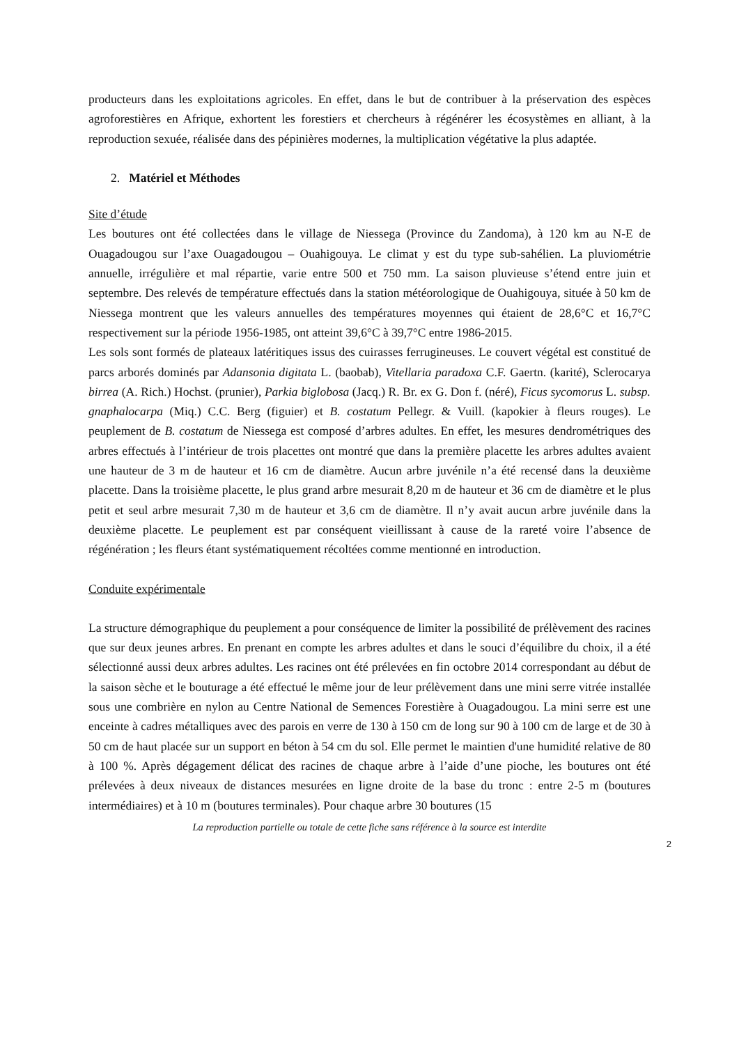producteurs dans les exploitations agricoles. En effet, dans le but de contribuer à la préservation des espèces agroforestières en Afrique, exhortent les forestiers et chercheurs à régénérer les écosystèmes en alliant, à la reproduction sexuée, réalisée dans des pépinières modernes, la multiplication végétative la plus adaptée.
2. Matériel et Méthodes
Site d’étude
Les boutures ont été collectées dans le village de Niessega (Province du Zandoma), à 120 km au N-E de Ouagadougou sur l’axe Ouagadougou – Ouahigouya. Le climat y est du type sub-sahélien. La pluviométrie annuelle, irrégulière et mal répartie, varie entre 500 et 750 mm. La saison pluvieuse s’étend entre juin et septembre. Des relevés de température effectués dans la station météorologique de Ouahigouya, située à 50 km de Niessega montrent que les valeurs annuelles des températures moyennes qui étaient de 28,6°C et 16,7°C respectivement sur la période 1956-1985, ont atteint 39,6°C à 39,7°C entre 1986-2015.
Les sols sont formés de plateaux latéritiques issus des cuirasses ferrugineuses. Le couvert végétal est constitué de parcs arborés dominés par Adansonia digitata L. (baobab), Vitellaria paradoxa C.F. Gaertn. (karité), Sclerocarya birrea (A. Rich.) Hochst. (prunier), Parkia biglobosa (Jacq.) R. Br. ex G. Don f. (néré), Ficus sycomorus L. subsp. gnaphalocarpa (Miq.) C.C. Berg (figuier) et B. costatum Pellegr. & Vuill. (kapokier à fleurs rouges). Le peuplement de B. costatum de Niessega est composé d’arbres adultes. En effet, les mesures dendrométriques des arbres effectués à l’intérieur de trois placettes ont montré que dans la première placette les arbres adultes avaient une hauteur de 3 m de hauteur et 16 cm de diamètre. Aucun arbre juvénile n’a été recensé dans la deuxième placette. Dans la troisième placette, le plus grand arbre mesurait 8,20 m de hauteur et 36 cm de diamètre et le plus petit et seul arbre mesurait 7,30 m de hauteur et 3,6 cm de diamètre. Il n’y avait aucun arbre juvénile dans la deuxième placette. Le peuplement est par conséquent vieillissant à cause de la rareté voire l’absence de régénération ; les fleurs étant systématiquement récoltées comme mentionné en introduction.
Conduite expérimentale
La structure démographique du peuplement a pour conséquence de limiter la possibilité de prélèvement des racines que sur deux jeunes arbres. En prenant en compte les arbres adultes et dans le souci d’équilibre du choix, il a été sélectionné aussi deux arbres adultes. Les racines ont été prélevées en fin octobre 2014 correspondant au début de la saison sèche et le bouturage a été effectué le même jour de leur prélèvement dans une mini serre vitrée installée sous une combrière en nylon au Centre National de Semences Forestière à Ouagadougou. La mini serre est une enceinte à cadres métalliques avec des parois en verre de 130 à 150 cm de long sur 90 à 100 cm de large et de 30 à 50 cm de haut placée sur un support en béton à 54 cm du sol. Elle permet le maintien d'une humidité relative de 80 à 100 %. Après dégagement délicat des racines de chaque arbre à l’aide d’une pioche, les boutures ont été prélevées à deux niveaux de distances mesurées en ligne droite de la base du tronc : entre 2-5 m (boutures intermédiaires) et à 10 m (boutures terminales). Pour chaque arbre 30 boutures (15
La reproduction partielle ou totale de cette fiche sans référence à la source est interdite
2